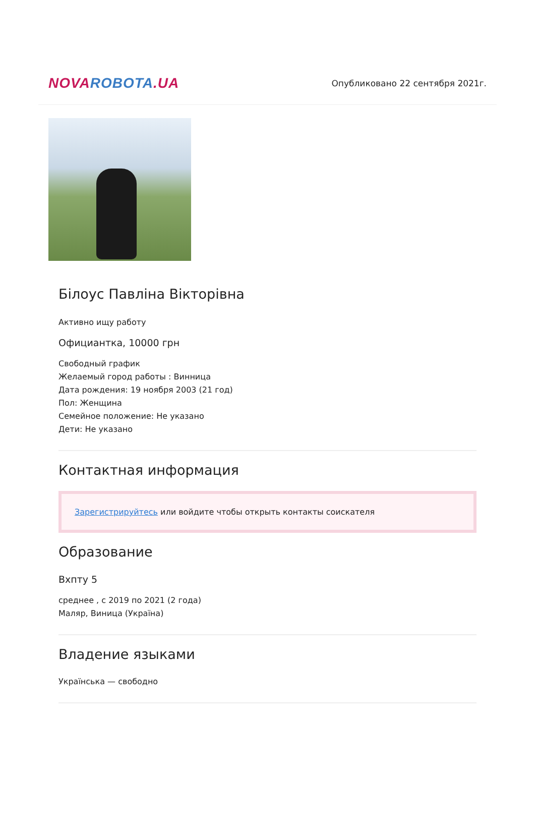NOVA ROBOTA.UA Опубликовано 22 сентября 2021г.
Білоус Павліна Вікторівна
Активно ищу работу
Официантка, 10000 грн
Свободный график
Желаемый город работы : Винница
Дата рождения: 19 ноября 2003 (21 год)
Пол: Женщина
Семейное положение: Не указано
Дети: Не указано
Контактная информация
Зарегистрируйтесь или войдите чтобы открыть контакты соискателя
Образование
Вхпту 5
среднее , с 2019 по 2021 (2 года)
Маляр, Виница (Україна)
Владение языками
Українська — свободно